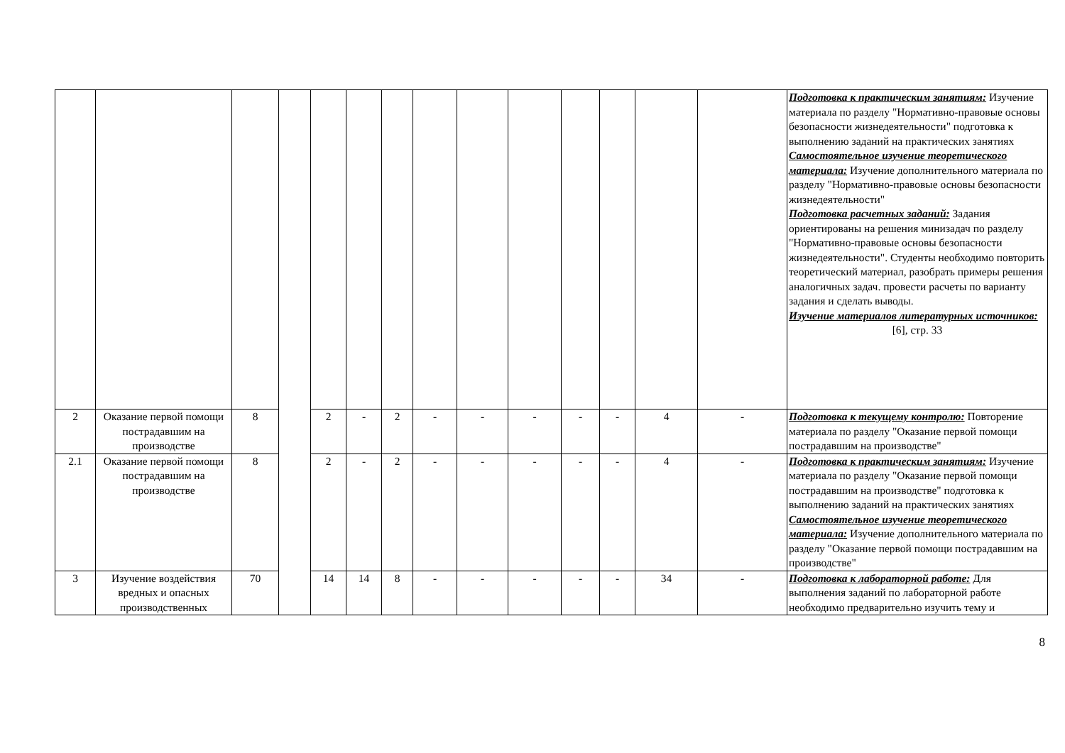| | | | | | | | | | | | | | | Подготовка к практическим занятиям: Изучение материала по разделу "Нормативно-правовые основы безопасности жизнедеятельности" подготовка к выполнению заданий на практических занятиях Самостоятельное изучение теоретического материала: Изучение дополнительного материала по разделу "Нормативно-правовые основы безопасности жизнедеятельности" Подготовка расчетных заданий: Задания ориентированы на решения минизадач по разделу "Нормативно-правовые основы безопасности жизнедеятельности". Студенты необходимо повторить теоретический материал, разобрать примеры решения аналогичных задач. провести расчеты по варианту задания и сделать выводы. Изучение материалов литературных источников: [6], стр. 33 |
| 2 | Оказание первой помощи пострадавшим на производстве | 8 | | 2 | - | 2 | - | - | - | - | - | 4 | - | Подготовка к текущему контролю: Повторение материала по разделу "Оказание первой помощи пострадавшим на производстве" |
| 2.1 | Оказание первой помощи пострадавшим на производстве | 8 | | 2 | - | 2 | - | - | - | - | - | 4 | - | Подготовка к практическим занятиям: Изучение материала по разделу "Оказание первой помощи пострадавшим на производстве" подготовка к выполнению заданий на практических занятиях Самостоятельное изучение теоретического материала: Изучение дополнительного материала по разделу "Оказание первой помощи пострадавшим на производстве" |
| 3 | Изучение воздействия вредных и опасных производственных | 70 | | 14 | 14 | 8 | - | - | - | - | - | 34 | - | Подготовка к лабораторной работе: Для выполнения заданий по лабораторной работе необходимо предварительно изучить тему и |
8